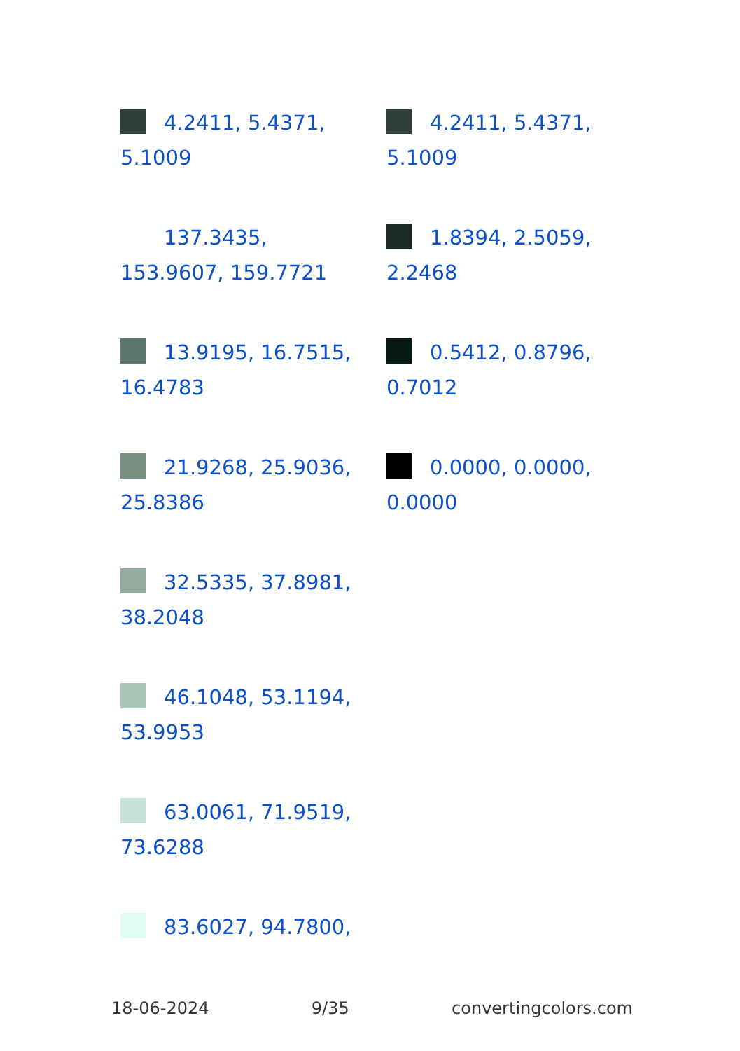4.2411, 5.4371, 5.1009
137.3435, 153.9607, 159.7721
13.9195, 16.7515, 16.4783
21.9268, 25.9036, 25.8386
32.5335, 37.8981, 38.2048
46.1048, 53.1194, 53.9953
63.0061, 71.9519, 73.6288
83.6027, 94.7800,
4.2411, 5.4371, 5.1009
1.8394, 2.5059, 2.2468
0.5412, 0.8796, 0.7012
0.0000, 0.0000, 0.0000
18-06-2024 9/35 convertingcolors.com